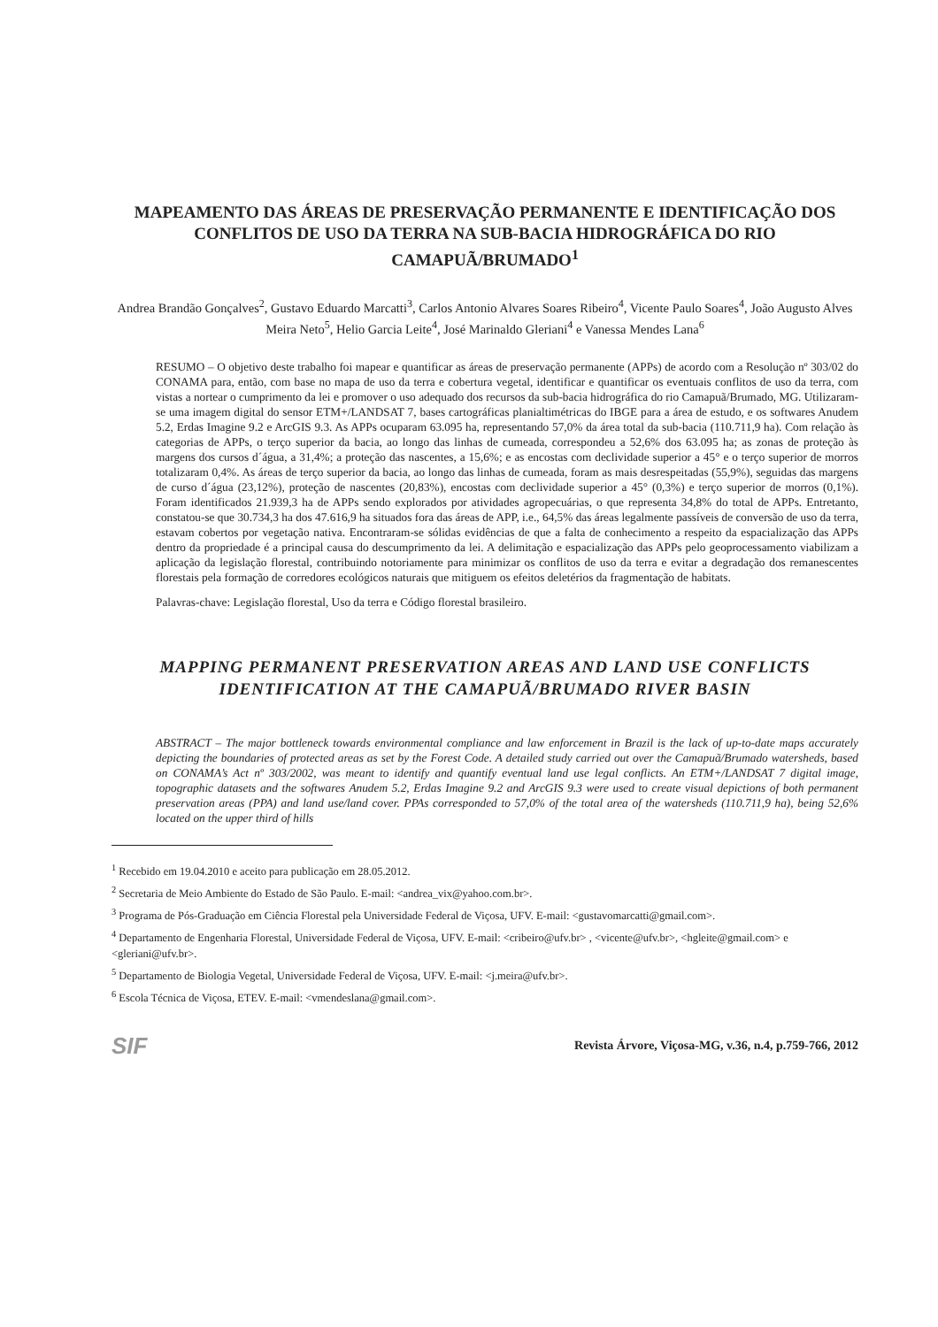MAPEAMENTO DAS ÁREAS DE PRESERVAÇÃO PERMANENTE E IDENTIFICAÇÃO DOS CONFLITOS DE USO DA TERRA NA SUB-BACIA HIDROGRÁFICA DO RIO CAMAPUÃ/BRUMADO<sup>1</sup>
Andrea Brandão Gonçalves<sup>2</sup>, Gustavo Eduardo Marcatti<sup>3</sup>, Carlos Antonio Alvares Soares Ribeiro<sup>4</sup>, Vicente Paulo Soares<sup>4</sup>, João Augusto Alves Meira Neto<sup>5</sup>, Helio Garcia Leite<sup>4</sup>, José Marinaldo Gleriani<sup>4</sup> e Vanessa Mendes Lana<sup>6</sup>
RESUMO – O objetivo deste trabalho foi mapear e quantificar as áreas de preservação permanente (APPs) de acordo com a Resolução nº 303/02 do CONAMA para, então, com base no mapa de uso da terra e cobertura vegetal, identificar e quantificar os eventuais conflitos de uso da terra, com vistas a nortear o cumprimento da lei e promover o uso adequado dos recursos da sub-bacia hidrográfica do rio Camapuã/Brumado, MG. Utilizaram-se uma imagem digital do sensor ETM+/LANDSAT 7, bases cartográficas planialtimétricas do IBGE para a área de estudo, e os softwares Anudem 5.2, Erdas Imagine 9.2 e ArcGIS 9.3. As APPs ocuparam 63.095 ha, representando 57,0% da área total da sub-bacia (110.711,9 ha). Com relação às categorias de APPs, o terço superior da bacia, ao longo das linhas de cumeada, correspondeu a 52,6% dos 63.095 ha; as zonas de proteção às margens dos cursos d´água, a 31,4%; a proteção das nascentes, a 15,6%; e as encostas com declividade superior a 45° e o terço superior de morros totalizaram 0,4%. As áreas de terço superior da bacia, ao longo das linhas de cumeada, foram as mais desrespeitadas (55,9%), seguidas das margens de curso d´água (23,12%), proteção de nascentes (20,83%), encostas com declividade superior a 45° (0,3%) e terço superior de morros (0,1%). Foram identificados 21.939,3 ha de APPs sendo explorados por atividades agropecuárias, o que representa 34,8% do total de APPs. Entretanto, constatou-se que 30.734,3 ha dos 47.616,9 ha situados fora das áreas de APP, i.e., 64,5% das áreas legalmente passíveis de conversão de uso da terra, estavam cobertos por vegetação nativa. Encontraram-se sólidas evidências de que a falta de conhecimento a respeito da espacialização das APPs dentro da propriedade é a principal causa do descumprimento da lei. A delimitação e espacialização das APPs pelo geoprocessamento viabilizam a aplicação da legislação florestal, contribuindo notoriamente para minimizar os conflitos de uso da terra e evitar a degradação dos remanescentes florestais pela formação de corredores ecológicos naturais que mitiguem os efeitos deletérios da fragmentação de habitats.
Palavras-chave: Legislação florestal, Uso da terra e Código florestal brasileiro.
MAPPING PERMANENT PRESERVATION AREAS AND LAND USE CONFLICTS IDENTIFICATION AT THE CAMAPUÃ/BRUMADO RIVER BASIN
ABSTRACT – The major bottleneck towards environmental compliance and law enforcement in Brazil is the lack of up-to-date maps accurately depicting the boundaries of protected areas as set by the Forest Code. A detailed study carried out over the Camapuã/Brumado watersheds, based on CONAMA’s Act nº 303/2002, was meant to identify and quantify eventual land use legal conflicts. An ETM+/LANDSAT 7 digital image, topographic datasets and the softwares Anudem 5.2, Erdas Imagine 9.2 and ArcGIS 9.3 were used to create visual depictions of both permanent preservation areas (PPA) and land use/land cover. PPAs corresponded to 57,0% of the total area of the watersheds (110.711,9 ha), being 52,6% located on the upper third of hills
<sup>1</sup> Recebido em 19.04.2010 e aceito para publicação em 28.05.2012.
<sup>2</sup> Secretaria de Meio Ambiente do Estado de São Paulo. E-mail: <andrea_vix@yahoo.com.br>.
<sup>3</sup> Programa de Pós-Graduação em Ciência Florestal pela Universidade Federal de Viçosa, UFV. E-mail: <gustavomarcatti@gmail.com>.
<sup>4</sup> Departamento de Engenharia Florestal, Universidade Federal de Viçosa, UFV. E-mail: <cribeiro@ufv.br> , <vicente@ufv.br>, <hgleite@gmail.com> e <gleriani@ufv.br>.
<sup>5</sup> Departamento de Biologia Vegetal, Universidade Federal de Viçosa, UFV. E-mail: <j.meira@ufv.br>.
<sup>6</sup> Escola Técnica de Viçosa, ETEV. E-mail: <vmendeslana@gmail.com>.
SIF Revista Árvore, Viçosa-MG, v.36, n.4, p.759-766, 2012